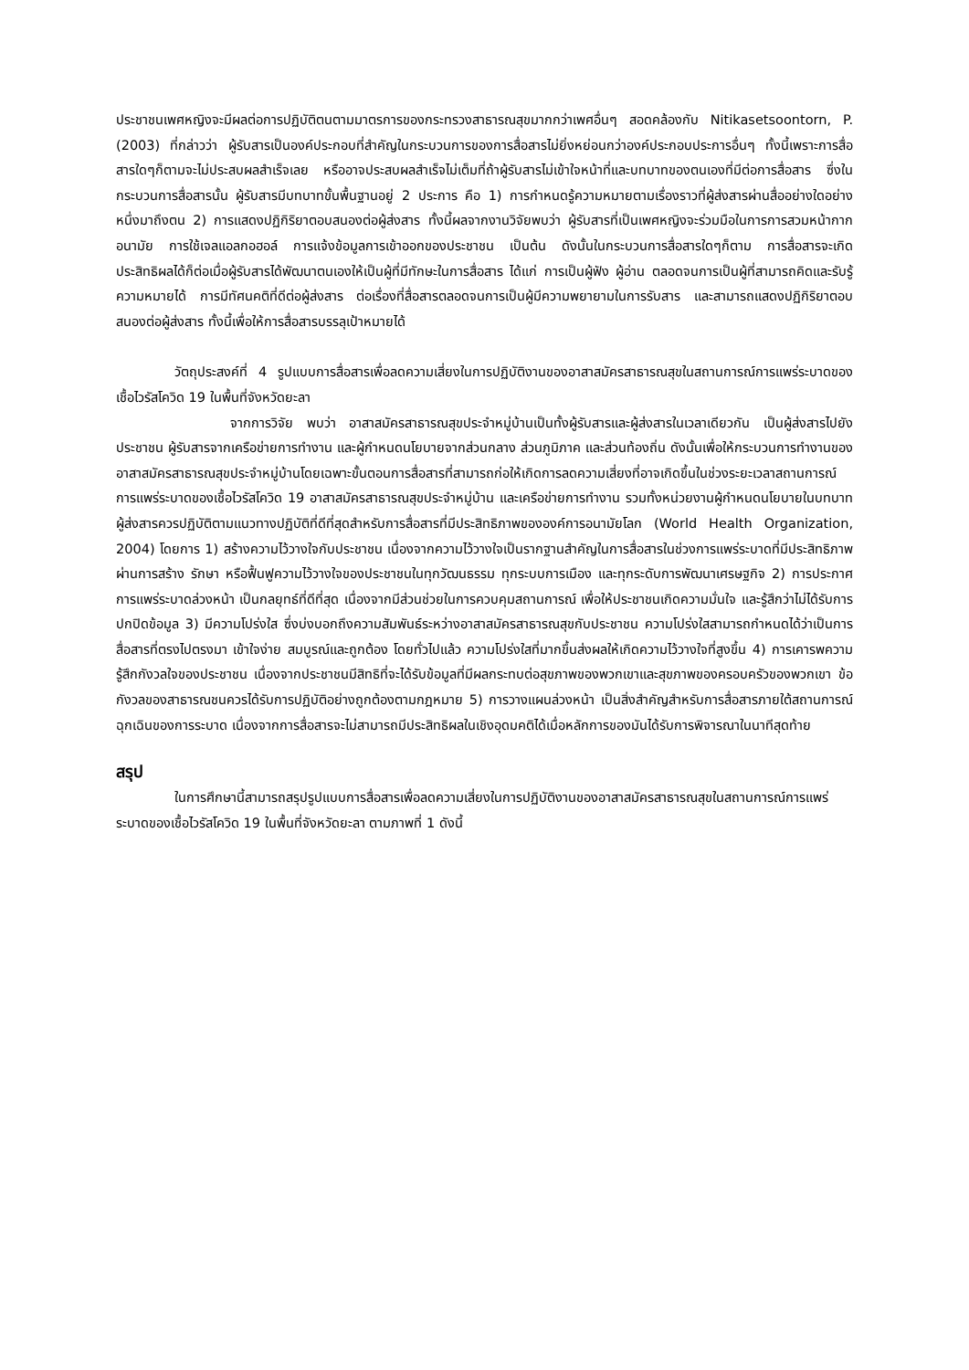ประชาชนเพศหญิงจะมีผลต่อการปฏิบัติตนตามมาตรการของกระทรวงสาธารณสุขมากกว่าเพศอื่นๆ สอดคล้องกับ Nitikasetsoontorn, P. (2003) ที่กล่าวว่า ผู้รับสารเป็นองค์ประกอบที่สำคัญในกระบวนการของการสื่อสารไม่ยิ่งหย่อนกว่าองค์ประกอบประการอื่นๆ ทั้งนี้เพราะการสื่อสารใดๆก็ตามจะไม่ประสบผลสำเร็จเลย หรืออาจประสบผลสำเร็จไม่เต็มที่ถ้าผู้รับสารไม่เข้าใจหน้าที่และบทบาทของตนเองที่มีต่อการสื่อสาร ซึ่งในกระบวนการสื่อสารนั้น ผู้รับสารมีบทบาทขั้นพื้นฐานอยู่ 2 ประการ คือ 1) การกำหนดรู้ความหมายตามเรื่องราวที่ผู้ส่งสารผ่านสื่ออย่างใดอย่างหนึ่งมาถึงตน 2) การแสดงปฏิกิริยาตอบสนองต่อผู้ส่งสาร ทั้งนี้ผลจากงานวิจัยพบว่า ผู้รับสารที่เป็นเพศหญิงจะร่วมมือในการการสวมหน้ากากอนามัย การใช้เจลแอลกอฮอล์ การแจ้งข้อมูลการเข้าออกของประชาชน เป็นต้น ดังนั้นในกระบวนการสื่อสารใดๆก็ตาม การสื่อสารจะเกิดประสิทธิผลได้ก็ต่อเมื่อผู้รับสารได้พัฒนาตนเองให้เป็นผู้ที่มีทักษะในการสื่อสาร ได้แก่ การเป็นผู้ฟัง ผู้อ่าน ตลอดจนการเป็นผู้ที่สามารถคิดและรับรู้ความหมายได้ การมีทัศนคติที่ดีต่อผู้ส่งสาร ต่อเรื่องที่สื่อสารตลอดจนการเป็นผู้มีความพยายามในการรับสาร และสามารถแสดงปฏิกิริยาตอบสนองต่อผู้ส่งสาร ทั้งนี้เพื่อให้การสื่อสารบรรลุเป้าหมายได้
วัตถุประสงค์ที่ 4 รูปแบบการสื่อสารเพื่อลดความเสี่ยงในการปฏิบัติงานของอาสาสมัครสาธารณสุขในสถานการณ์การแพร่ระบาดของเชื้อไวรัสโควิด 19 ในพื้นที่จังหวัดยะลา
จากการวิจัย พบว่า อาสาสมัครสาธารณสุขประจำหมู่บ้านเป็นทั้งผู้รับสารและผู้ส่งสารในเวลาเดียวกัน เป็นผู้ส่งสารไปยังประชาชน ผู้รับสารจากเครือข่ายการทำงาน และผู้กำหนดนโยบายจากส่วนกลาง ส่วนภูมิภาค และส่วนท้องถิ่น ดังนั้นเพื่อให้กระบวนการทำงานของอาสาสมัครสาธารณสุขประจำหมู่บ้านโดยเฉพาะขั้นตอนการสื่อสารที่สามารถก่อให้เกิดการลดความเสี่ยงที่อาจเกิดขึ้นในช่วงระยะเวลาสถานการณ์การแพร่ระบาดของเชื้อไวรัสโควิด 19 อาสาสมัครสาธารณสุขประจำหมู่บ้าน และเครือข่ายการทำงาน รวมทั้งหน่วยงานผู้กำหนดนโยบายในบทบาทผู้ส่งสารควรปฏิบัติตามแนวทางปฏิบัติที่ดีที่สุดสำหรับการสื่อสารที่มีประสิทธิภาพขององค์การอนามัยโลก (World Health Organization, 2004) โดยการ 1) สร้างความไว้วางใจกับประชาชน เนื่องจากความไว้วางใจเป็นรากฐานสำคัญในการสื่อสารในช่วงการแพร่ระบาดที่มีประสิทธิภาพ ผ่านการสร้าง รักษา หรือฟื้นฟูความไว้วางใจของประชาชนในทุกวัฒนธรรม ทุกระบบการเมือง และทุกระดับการพัฒนาเศรษฐกิจ 2) การประกาศการแพร่ระบาดล่วงหน้า เป็นกลยุทธ์ที่ดีที่สุด เนื่องจากมีส่วนช่วยในการควบคุมสถานการณ์ เพื่อให้ประชาชนเกิดความมั่นใจ และรู้สึกว่าไม่ได้รับการปกปิดข้อมูล 3) มีความโปร่งใส ซึ่งบ่งบอกถึงความสัมพันธ์ระหว่างอาสาสมัครสาธารณสุขกับประชาชน ความโปร่งใสสามารถกำหนดได้ว่าเป็นการสื่อสารที่ตรงไปตรงมา เข้าใจง่าย สมบูรณ์และถูกต้อง โดยทั่วไปแล้ว ความโปร่งใสที่มากขึ้นส่งผลให้เกิดความไว้วางใจที่สูงขึ้น 4) การเคารพความรู้สึกกังวลใจของประชาชน เนื่องจากประชาชนมีสิทธิที่จะได้รับข้อมูลที่มีผลกระทบต่อสุขภาพของพวกเขาและสุขภาพของครอบครัวของพวกเขา ข้อกังวลของสาธารณชนควรได้รับการปฏิบัติอย่างถูกต้องตามกฎหมาย 5) การวางแผนล่วงหน้า เป็นสิ่งสำคัญสำหรับการสื่อสารภายใต้สถานการณ์ฉุกเฉินของการระบาด เนื่องจากการสื่อสารจะไม่สามารถมีประสิทธิผลในเชิงอุดมคติได้เมื่อหลักการของมันได้รับการพิจารณาในนาทีสุดท้าย
สรุป
ในการศึกษานี้สามารถสรุปรูปแบบการสื่อสารเพื่อลดความเสี่ยงในการปฏิบัติงานของอาสาสมัครสาธารณสุขในสถานการณ์การแพร่ระบาดของเชื้อไวรัสโควิด 19 ในพื้นที่จังหวัดยะลา ตามภาพที่ 1 ดังนี้